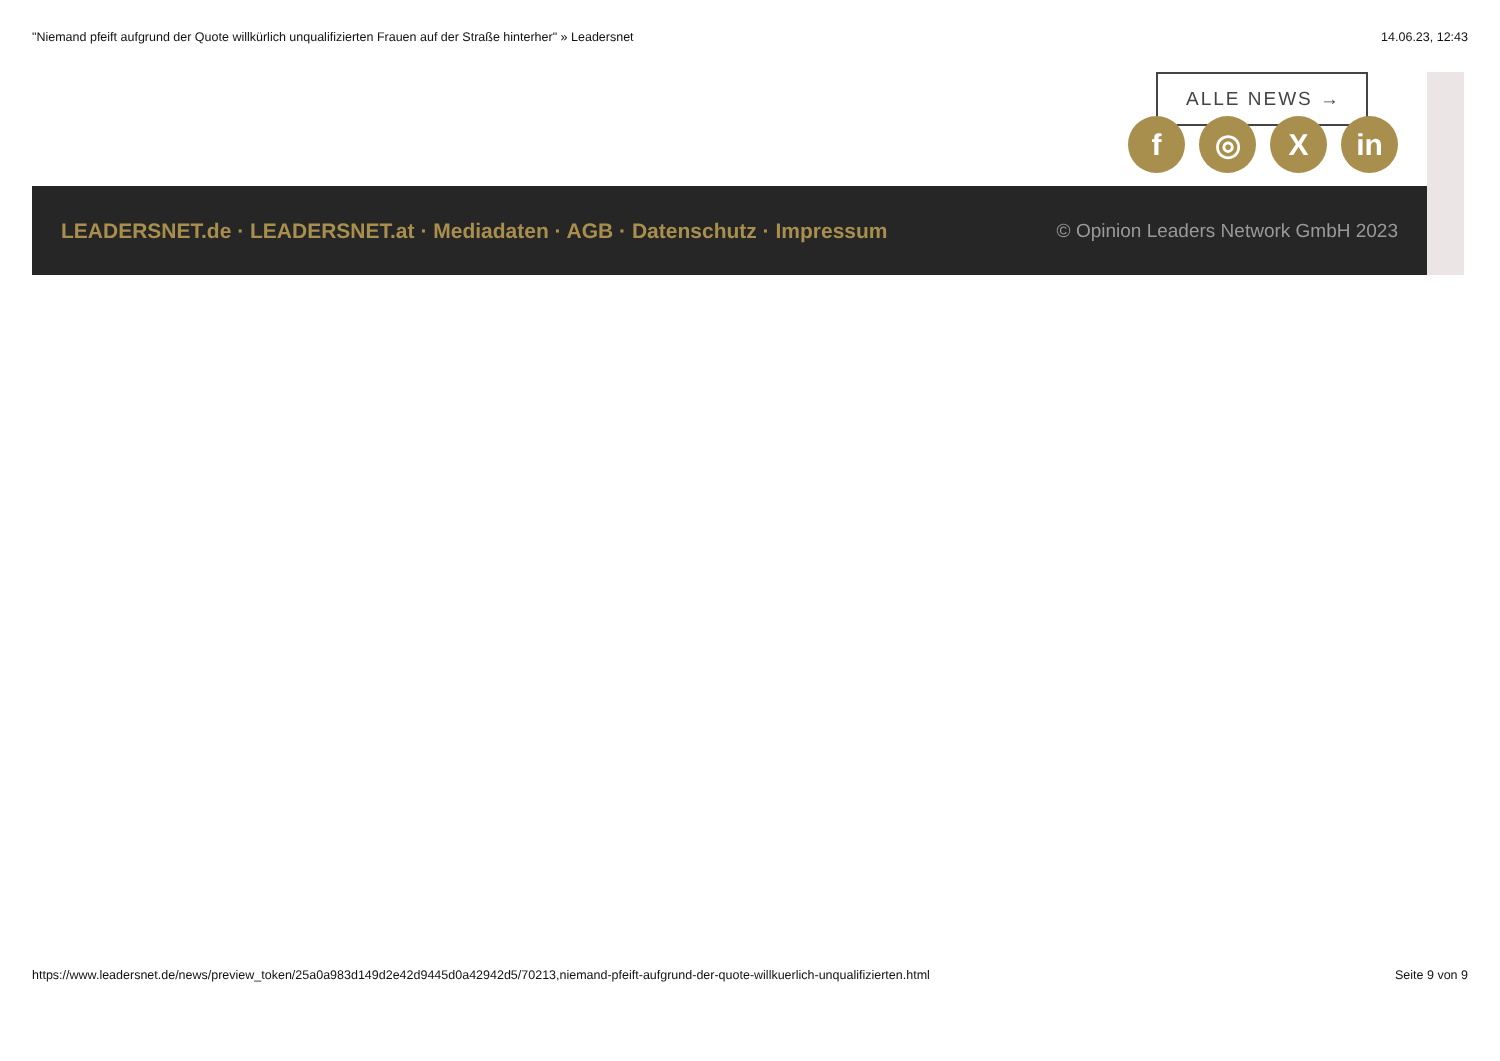"Niemand pfeift aufgrund der Quote willkürlich unqualifizierten Frauen auf der Straße hinterher" » Leadersnet 14.06.23, 12:43
ALLE NEWS →
f ◎ X in
LEADERSNET.de · LEADERSNET.at · Mediadaten · AGB · Datenschutz · Impressum © Opinion Leaders Network GmbH 2023
https://www.leadersnet.de/news/preview_token/25a0a983d149d2e42d9445d0a42942d5/70213,niemand-pfeift-aufgrund-der-quote-willkuerlich-unqualifizierten.html Seite 9 von 9